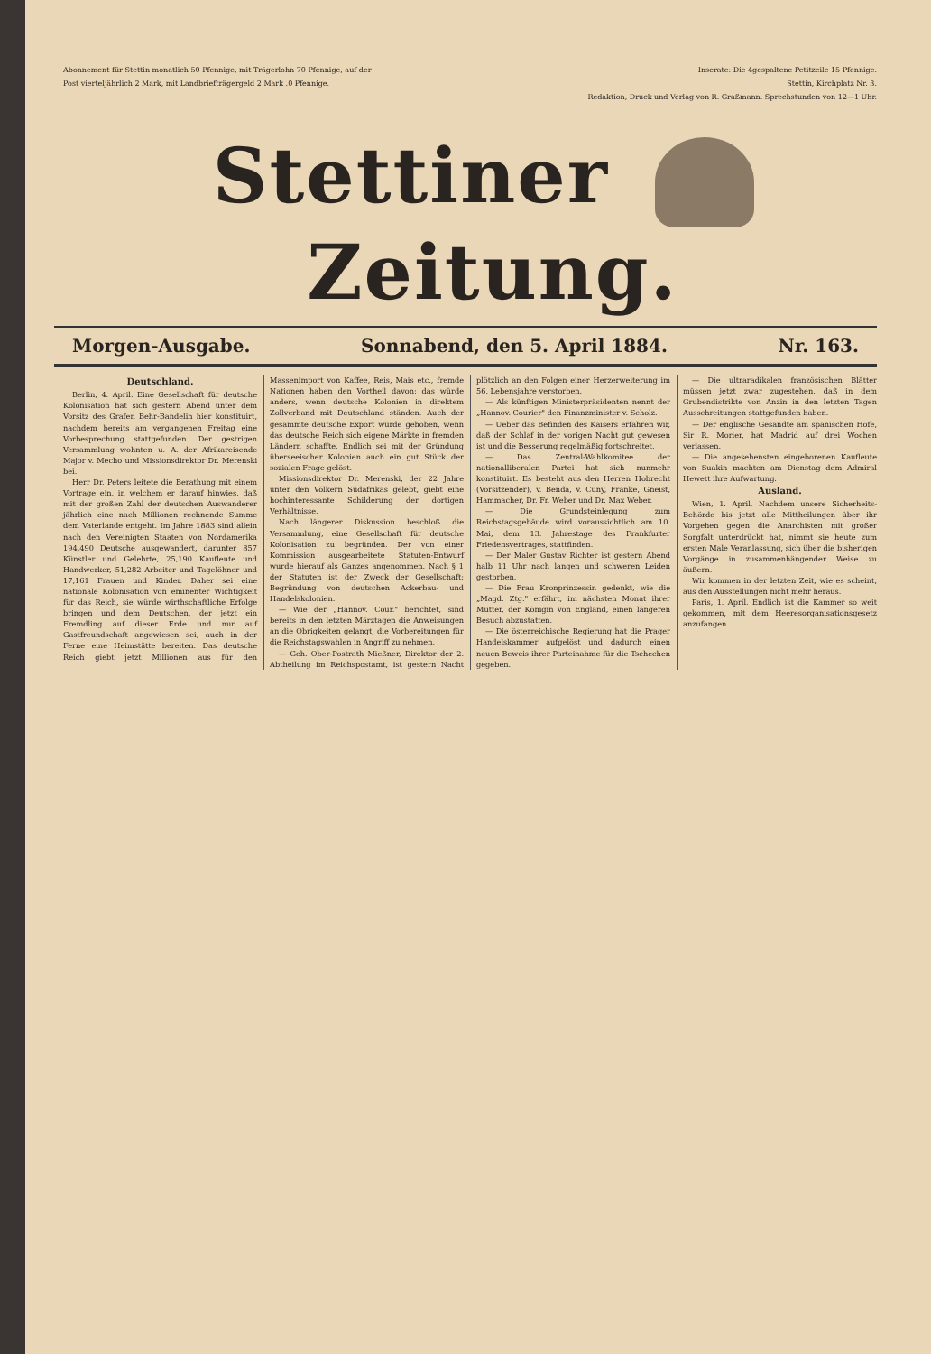Abonnement für Stettin monatlich 50 Pfennige, mit Trägerlohn 70 Pfennige, auf der Post vierteljährlich 2 Mark, mit Landbriefträgergeld 2 Mark .0 Pfennige.
Inserate: Die 4gespaltene Petitzeile 15 Pfennige.
Stettin, Kirchplatz Nr. 3.
Redaktion, Druck und Verlag von R. Graßmann. Sprechstunden von 12—1 Uhr.
Stettiner Zeitung.
Morgen-Ausgabe. Sonnabend, den 5. April 1884. Nr. 163.
Deutschland.
Berlin, 4. April. Eine Gesellschaft für deutsche Kolonisation hat sich gestern Abend unter dem Vorsitz des Grafen Behr-Bandelin hier konstituirt, nachdem bereits am vergangenen Freitag eine Vorbesprechung stattgefunden. Der gestrigen Versammlung wohnten u. A. der Afrikareisende Major v. Mecho und Missionsdirektor Dr. Merenski bei.
Herr Dr. Peters leitete die Berathung mit einem Vortrage ein, in welchem er darauf hinwies, daß mit der großen Zahl der deutschen Auswanderer jährlich eine nach Millionen rechnende Summe dem Vaterlande entgeht. Im Jahre 1883 sind allein nach den Vereinigten Staaten von Nordamerika 194,490 Deutsche ausgewandert, darunter 857 Künstler und Gelehrte, 25,190 Kaufleute und Handwerker, 51,282 Arbeiter und Tagelöhner und 17,161 Frauen und Kinder. Daher sei eine nationale Kolonisation von eminenter Wichtigkeit für das Reich, sie würde wirthschaftliche Erfolge bringen und dem Deutschen, der jetzt ein Fremdling auf dieser Erde und nur auf Gastfreundschaft angewiesen sei, auch in der Ferne eine Heimstätte bereiten. Das deutsche Reich giebt jetzt Millionen aus für den Massenimport von Kaffee, Reis, Mais etc., fremde Nationen haben den Vortheil davon; das würde anders, wenn deutsche Kolonien in direktem Zollverband mit Deutschland ständen. Auch der gesammte deutsche Export würde gehoben, wenn das deutsche Reich sich eigene Märkte in fremden Ländern schaffte. Endlich sei mit der Gründung überseeischer Kolonien auch ein gut Stück der sozialen Frage gelöst.
Missionsdirektor Dr. Merenski, der 22 Jahre unter den Völkern Südafrikas gelebt, giebt eine hochinteressante Schilderung der dortigen Verhältnisse.
Nach längerer Diskussion beschloß die Versammlung, eine Gesellschaft für deutsche Kolonisation zu begründen. Der von einer Kommission ausgearbeitete Statuten-Entwurf wurde hierauf als Ganzes angenommen. Nach § 1 der Statuten ist der Zweck der Gesellschaft: Begründung von deutschen Ackerbau- und Handelskolonien.
— Wie der „Hannov. Cour." berichtet, sind bereits in den letzten Märztagen die Anweisungen an die Obrigkeiten gelangt, die Vorbereitungen für die Reichstagswahlen in Angriff zu nehmen.
— Geh. Ober-Postrath Mießner, Direktor der 2. Abtheilung im Reichspostamt, ist gestern Nacht plötzlich an den Folgen einer Herzerweiterung im 56. Lebensjahre verstorben.
— Als künftigen Ministerpräsidenten nennt der „Hannov. Courier" den Finanzminister v. Scholz.
— Ueber das Befinden des Kaisers erfahren wir, daß der Schlaf in der vorigen Nacht gut gewesen ist und die Besserung regelmäßig fortschreitet.
— Das Zentral-Wahlkomitee der nationalliberalen Partei hat sich nunmehr konstituirt. Es besteht aus den Herren Hobrecht (Vorsitzender), v. Benda, v. Cuny, Franke, Gneist, Hammacher, Dr. Fr. Weber und Dr. Max Weber.
— Die Grundsteinlegung zum Reichstagsgebäude wird voraussichtlich am 10. Mai, dem 13. Jahrestage des Frankfurter Friedensvertrages, stattfinden.
— Der Maler Gustav Richter ist gestern Abend halb 11 Uhr nach langen und schweren Leiden gestorben.
— Die Frau Kronprinzessin gedenkt, wie die „Magd. Ztg." erfährt, im nächsten Monat ihrer Mutter, der Königin von England, einen längeren Besuch abzustatten.
— Die österreichische Regierung hat die Prager Handelskammer aufgelöst und dadurch einen neuen Beweis ihrer Parteinahme für die Tschechen gegeben.
— Die ultraradikalen französischen Blätter müssen jetzt zwar zugestehen, daß in dem Grubendistrikte von Anzin in den letzten Tagen Ausschreitungen stattgefunden haben.
— Der englische Gesandte am spanischen Hofe, Sir R. Morier, hat Madrid auf drei Wochen verlassen.
— Die angesehensten eingeborenen Kaufleute von Suakin machten am Dienstag dem Admiral Hewett ihre Aufwartung.
Ausland.
Wien, 1. April. Nachdem unsere Sicherheits-Behörde bis jetzt alle Mittheilungen über ihr Vorgehen gegen die Anarchisten mit großer Sorgfalt unterdrückt hat, nimmt sie heute zum ersten Male Veranlassung, sich über die bisherigen Vorgänge in zusammenhängender Weise zu äußern.
Wir kommen in der letzten Zeit, wie es scheint, aus den Ausstellungen nicht mehr heraus.
Paris, 1. April. Endlich ist die Kammer so weit gekommen, mit dem Heeresorganisationsgesetz anzufangen.